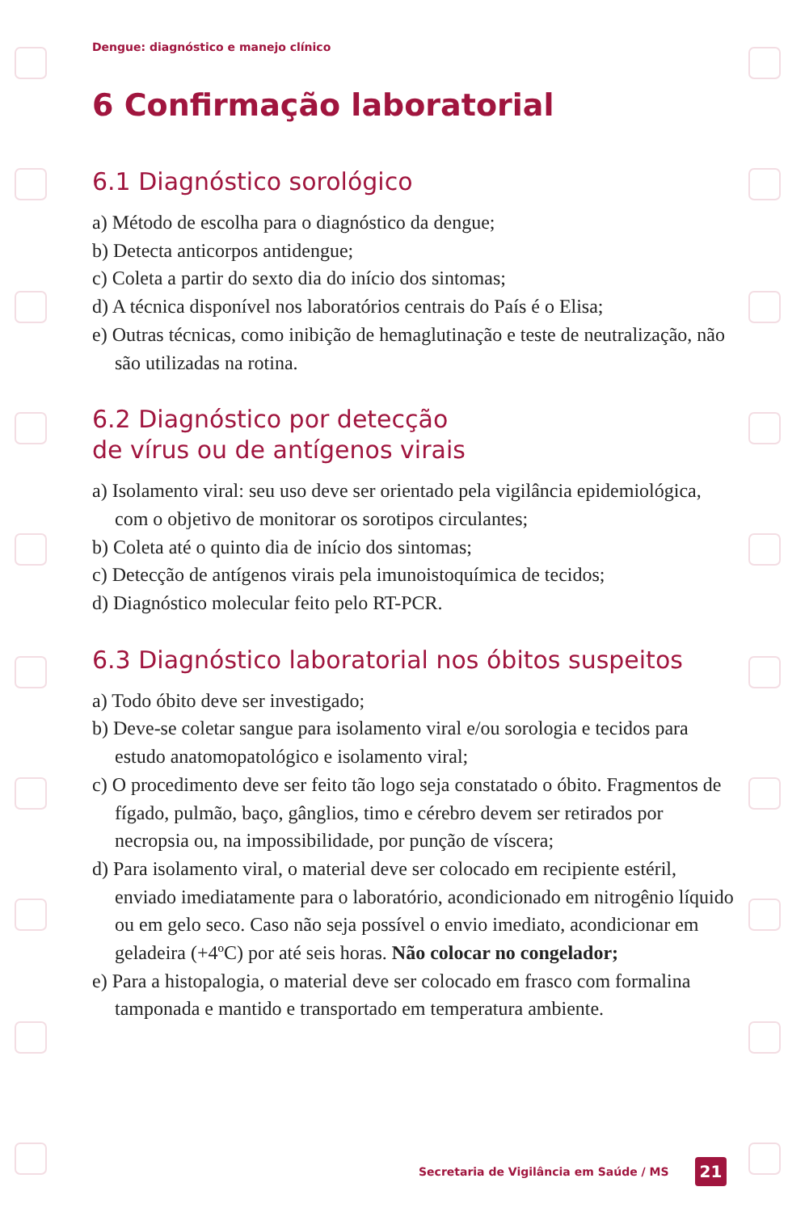Dengue: diagnóstico e manejo clínico
6 Confirmação laboratorial
6.1 Diagnóstico sorológico
a) Método de escolha para o diagnóstico da dengue;
b) Detecta anticorpos antidengue;
c) Coleta a partir do sexto dia do início dos sintomas;
d) A técnica disponível nos laboratórios centrais do País é o Elisa;
e) Outras técnicas, como inibição de hemaglutinação e teste de neutralização, não são utilizadas na rotina.
6.2 Diagnóstico por detecção
de vírus ou de antígenos virais
a) Isolamento viral: seu uso deve ser orientado pela vigilância epidemiológica, com o objetivo de monitorar os sorotipos circulantes;
b) Coleta até o quinto dia de início dos sintomas;
c) Detecção de antígenos virais pela imunoistoquímica de tecidos;
d) Diagnóstico molecular feito pelo RT-PCR.
6.3 Diagnóstico laboratorial nos óbitos suspeitos
a) Todo óbito deve ser investigado;
b) Deve-se coletar sangue para isolamento viral e/ou sorologia e tecidos para estudo anatomopatológico e isolamento viral;
c) O procedimento deve ser feito tão logo seja constatado o óbito. Fragmentos de fígado, pulmão, baço, gânglios, timo e cérebro devem ser retirados por necropsia ou, na impossibilidade, por punção de víscera;
d) Para isolamento viral, o material deve ser colocado em recipiente estéril, enviado imediatamente para o laboratório, acondicionado em nitrogênio líquido ou em gelo seco. Caso não seja possível o envio imediato, acondicionar em geladeira (+4ºC) por até seis horas. Não colocar no congelador;
e) Para a histopalogia, o material deve ser colocado em frasco com formalina tamponada e mantido e transportado em temperatura ambiente.
Secretaria de Vigilância em Saúde / MS 21